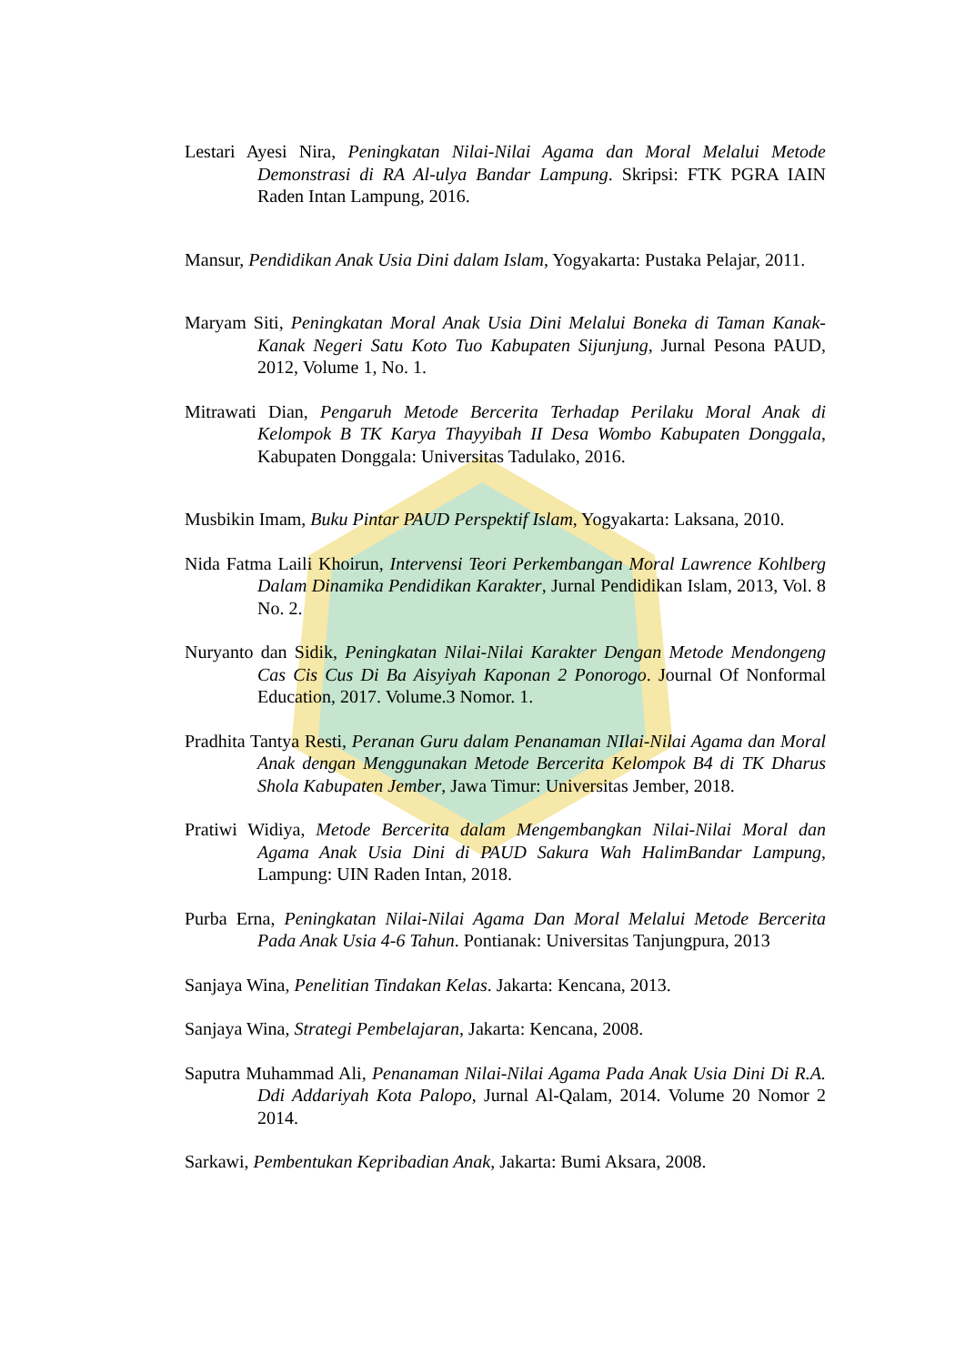Lestari Ayesi Nira, Peningkatan Nilai-Nilai Agama dan Moral Melalui Metode Demonstrasi di RA Al-ulya Bandar Lampung. Skripsi: FTK PGRA IAIN Raden Intan Lampung, 2016.
Mansur, Pendidikan Anak Usia Dini dalam Islam, Yogyakarta: Pustaka Pelajar, 2011.
Maryam Siti, Peningkatan Moral Anak Usia Dini Melalui Boneka di Taman Kanak-Kanak Negeri Satu Koto Tuo Kabupaten Sijunjung, Jurnal Pesona PAUD, 2012, Volume 1, No. 1.
Mitrawati Dian, Pengaruh Metode Bercerita Terhadap Perilaku Moral Anak di Kelompok B TK Karya Thayyibah II Desa Wombo Kabupaten Donggala, Kabupaten Donggala: Universitas Tadulako, 2016.
Musbikin Imam, Buku Pintar PAUD Perspektif Islam, Yogyakarta: Laksana, 2010.
Nida Fatma Laili Khoirun, Intervensi Teori Perkembangan Moral Lawrence Kohlberg Dalam Dinamika Pendidikan Karakter, Jurnal Pendidikan Islam, 2013, Vol. 8 No. 2.
Nuryanto dan Sidik, Peningkatan Nilai-Nilai Karakter Dengan Metode Mendongeng Cas Cis Cus Di Ba Aisyiyah Kaponan 2 Ponorogo. Journal Of Nonformal Education, 2017. Volume.3 Nomor. 1.
Pradhita Tantya Resti, Peranan Guru dalam Penanaman NIlai-Nilai Agama dan Moral Anak dengan Menggunakan Metode Bercerita Kelompok B4 di TK Dharus Shola Kabupaten Jember, Jawa Timur: Universitas Jember, 2018.
Pratiwi Widiya, Metode Bercerita dalam Mengembangkan Nilai-Nilai Moral dan Agama Anak Usia Dini di PAUD Sakura Wah HalimBandar Lampung, Lampung: UIN Raden Intan, 2018.
Purba Erna, Peningkatan Nilai-Nilai Agama Dan Moral Melalui Metode Bercerita Pada Anak Usia 4-6 Tahun. Pontianak: Universitas Tanjungpura, 2013
Sanjaya Wina, Penelitian Tindakan Kelas. Jakarta: Kencana, 2013.
Sanjaya Wina, Strategi Pembelajaran, Jakarta: Kencana, 2008.
Saputra Muhammad Ali, Penanaman Nilai-Nilai Agama Pada Anak Usia Dini Di R.A. Ddi Addariyah Kota Palopo, Jurnal Al-Qalam, 2014. Volume 20 Nomor 2 2014.
Sarkawi, Pembentukan Kepribadian Anak, Jakarta: Bumi Aksara, 2008.